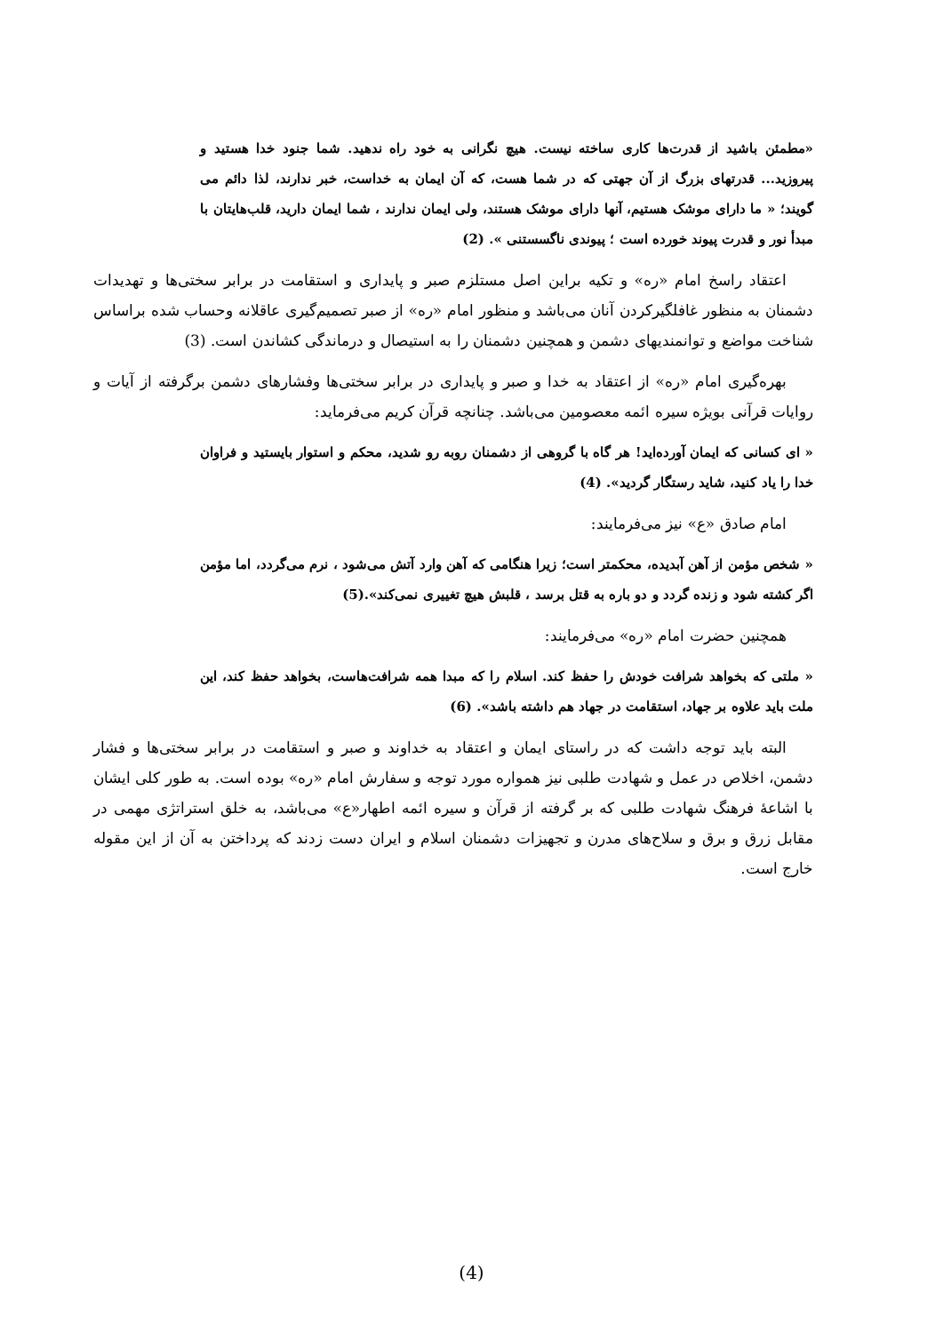«مطمئن باشید از قدرت‌ها کاری ساخته نیست. هیچ نگرانی به خود راه ندهید. شما جنود خدا هستید و پیروزید... قدرتهای بزرگ از آن جهتی که در شما هست، که آن ایمان به خداست، خبر ندارند، لذا دائم می گویند؛ « ما دارای موشک هستیم، آنها دارای موشک هستند، ولی ایمان ندارند ، شما ایمان دارید، قلب‌هایتان با مبدأ نور و قدرت پیوند خورده است ؛ پیوندی ناگسستنی ». (2)
اعتقاد راسخ امام «ره» و تکیه براین اصل مستلزم صبر و پایداری و استقامت در برابر سختی‌ها و تهدیدات دشمنان به منظور غافلگیرکردن آنان می‌باشد و منظور امام «ره» از صبر تصمیم‌گیری عاقلانه وحساب شده براساس شناخت مواضع و توانمندیهای دشمن و همچنین دشمنان را به استیصال و درماندگی کشاندن است. (3)
بهره‌گیری امام «ره» از اعتقاد به خدا و صبر و پایداری در برابر سختی‌ها وفشارهای دشمن برگرفته از آیات و روایات قرآنی بویژه سیره ائمه معصومین می‌باشد. چنانچه قرآن کریم می‌فرماید:
« ای کسانی که ایمان آورده‌اید! هر گاه با گروهی از دشمنان روبه رو شدید، محکم و استوار بایستید و فراوان خدا را یاد کنید، شاید رستگار گردید». (4)
امام صادق «ع» نیز می‌فرمایند:
« شخص مؤمن از آهن آبدیده، محکمتر است؛ زیرا هنگامی که آهن وارد آتش می‌شود ، نرم می‌گردد، اما مؤمن اگر کشته شود و زنده گردد و دو باره به قتل برسد ، قلبش هیچ تغییری نمی‌کند».(5)
همچنین حضرت امام «ره» می‌فرمایند:
« ملتی که بخواهد شرافت خودش را حفظ کند. اسلام را که مبدا همه شرافت‌هاست، بخواهد حفظ کند، این ملت باید علاوه بر جهاد، استقامت در جهاد هم داشته باشد». (6)
البته باید توجه داشت که در راستای ایمان و اعتقاد به خداوند و صبر و استقامت در برابر سختی‌ها و فشار دشمن، اخلاص در عمل و شهادت طلبی نیز همواره مورد توجه و سفارش امام «ره» بوده است. به طور کلی ایشان با اشاعهٔ فرهنگ شهادت طلبی که بر گرفته از قرآن و سیره ائمه اطهار«ع» می‌باشد، به خلق استراتژی مهمی در مقابل زرق و برق و سلاح‌های مدرن و تجهیزات دشمنان اسلام و ایران دست زدند که پرداختن به آن از این مقوله خارج است.
(4)